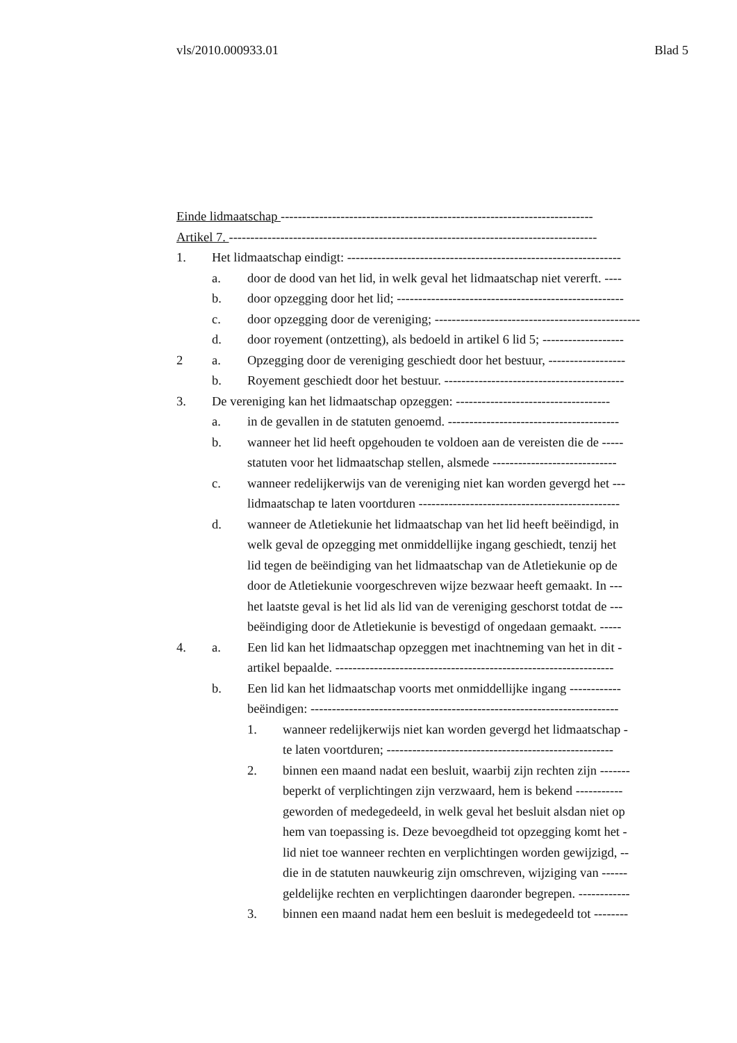vls/2010.000933.01 Blad 5
Einde lidmaatschap -------------------------------------------------------------------------
Artikel 7. --------------------------------------------------------------------------------------
1. Het lidmaatschap eindigt: ----------------------------------------------------------------
a. door de dood van het lid, in welk geval het lidmaatschap niet vererft. ----
b. door opzegging door het lid; -----------------------------------------------------
c. door opzegging door de vereniging; ------------------------------------------------
d. door royement (ontzetting), als bedoeld in artikel 6 lid 5; -------------------
2 a. Opzegging door de vereniging geschiedt door het bestuur, ------------------
b. Royement geschiedt door het bestuur. ------------------------------------------
3. De vereniging kan het lidmaatschap opzeggen: ------------------------------------
a. in de gevallen in de statuten genoemd. ----------------------------------------
b. wanneer het lid heeft opgehouden te voldoen aan de vereisten die de -----
statuten voor het lidmaatschap stellen, alsmede -----------------------------
c. wanneer redelijkerwijs van de vereniging niet kan worden gevergd het ---
lidmaatschap te laten voortduren -----------------------------------------------
d. wanneer de Atletiekunie het lidmaatschap van het lid heeft beëindigd, in
welk geval de opzegging met onmiddellijke ingang geschiedt, tenzij het
lid tegen de beëindiging van het lidmaatschap van de Atletiekunie op de
door de Atletiekunie voorgeschreven wijze bezwaar heeft gemaakt. In ---
het laatste geval is het lid als lid van de vereniging geschorst totdat de ---
beëindiging door de Atletiekunie is bevestigd of ongedaan gemaakt. -----
4. a. Een lid kan het lidmaatschap opzeggen met inachtneming van het in dit -
artikel bepaalde. -----------------------------------------------------------------
b. Een lid kan het lidmaatschap voorts met onmiddellijke ingang ------------
beëindigen: ------------------------------------------------------------------------
1. wanneer redelijkerwijs niet kan worden gevergd het lidmaatschap -
te laten voortduren; -----------------------------------------------------
2. binnen een maand nadat een besluit, waarbij zijn rechten zijn -------
beperkt of verplichtingen zijn verzwaard, hem is bekend -----------
geworden of medegedeeld, in welk geval het besluit alsdan niet op
hem van toepassing is. Deze bevoegdheid tot opzegging komt het -
lid niet toe wanneer rechten en verplichtingen worden gewijzigd, --
die in de statuten nauwkeurig zijn omschreven, wijziging van ------
geldelijke rechten en verplichtingen daaronder begrepen. ------------
3. binnen een maand nadat hem een besluit is medegedeeld tot --------